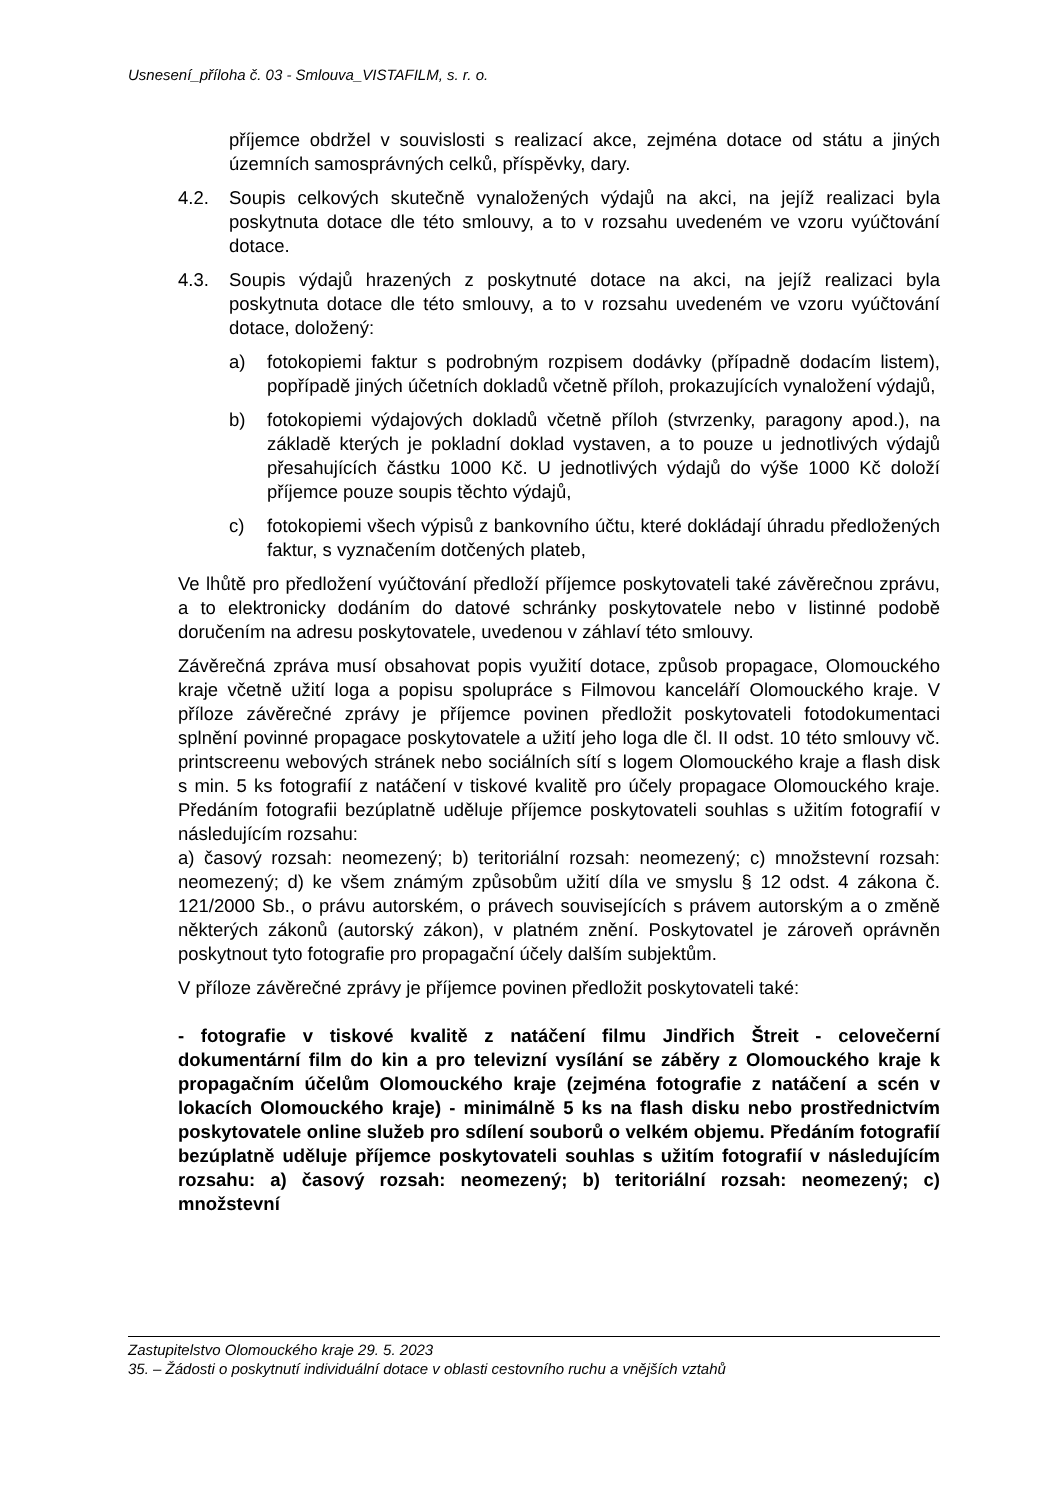Usnesení_příloha č. 03 - Smlouva_VISTAFILM, s. r. o.
příjemce obdržel v souvislosti s realizací akce, zejména dotace od státu a jiných územních samosprávných celků, příspěvky, dary.
4.2. Soupis celkových skutečně vynaložených výdajů na akci, na jejíž realizaci byla poskytnuta dotace dle této smlouvy, a to v rozsahu uvedeném ve vzoru vyúčtování dotace.
4.3. Soupis výdajů hrazených z poskytnuté dotace na akci, na jejíž realizaci byla poskytnuta dotace dle této smlouvy, a to v rozsahu uvedeném ve vzoru vyúčtování dotace, doložený:
a) fotokopiemi faktur s podrobným rozpisem dodávky (případně dodacím listem), popřípadě jiných účetních dokladů včetně příloh, prokazujících vynaložení výdajů,
b) fotokopiemi výdajových dokladů včetně příloh (stvrzenky, paragony apod.), na základě kterých je pokladní doklad vystaven, a to pouze u jednotlivých výdajů přesahujících částku 1000 Kč. U jednotlivých výdajů do výše 1000 Kč doloží příjemce pouze soupis těchto výdajů,
c) fotokopiemi všech výpisů z bankovního účtu, které dokládají úhradu předložených faktur, s vyznačením dotčených plateb,
Ve lhůtě pro předložení vyúčtování předloží příjemce poskytovateli také závěrečnou zprávu, a to elektronicky dodáním do datové schránky poskytovatele nebo v listinné podobě doručením na adresu poskytovatele, uvedenou v záhlaví této smlouvy.
Závěrečná zpráva musí obsahovat popis využití dotace, způsob propagace, Olomouckého kraje včetně užití loga a popisu spolupráce s Filmovou kanceláří Olomouckého kraje. V příloze závěrečné zprávy je příjemce povinen předložit poskytovateli fotodokumentaci splnění povinné propagace poskytovatele a užití jeho loga dle čl. II odst. 10 této smlouvy vč. printscreenu webových stránek nebo sociálních sítí s logem Olomouckého kraje a flash disk s min. 5 ks fotografií z natáčení v tiskové kvalitě pro účely propagace Olomouckého kraje. Předáním fotografii bezúplatně uděluje příjemce poskytovateli souhlas s užitím fotografií v následujícím rozsahu:
a) časový rozsah: neomezený; b) teritoriální rozsah: neomezený; c) množstevní rozsah: neomezený; d) ke všem známým způsobům užití díla ve smyslu § 12 odst. 4 zákona č. 121/2000 Sb., o právu autorském, o právech souvisejících s právem autorským a o změně některých zákonů (autorský zákon), v platném znění. Poskytovatel je zároveň oprávněn poskytnout tyto fotografie pro propagační účely dalším subjektům.
V příloze závěrečné zprávy je příjemce povinen předložit poskytovateli také:
- fotografie v tiskové kvalitě z natáčení filmu Jindřich Štreit - celovečerní dokumentární film do kin a pro televizní vysílání se záběry z Olomouckého kraje k propagačním účelům Olomouckého kraje (zejména fotografie z natáčení a scén v lokacích Olomouckého kraje) - minimálně 5 ks na flash disku nebo prostřednictvím poskytovatele online služeb pro sdílení souborů o velkém objemu. Předáním fotografií bezúplatně uděluje příjemce poskytovateli souhlas s užitím fotografií v následujícím rozsahu: a) časový rozsah: neomezený; b) teritoriální rozsah: neomezený; c) množstevní
Zastupitelstvo Olomouckého kraje 29. 5. 2023
35. – Žádosti o poskytnutí individuální dotace v oblasti cestovního ruchu a vnějších vztahů